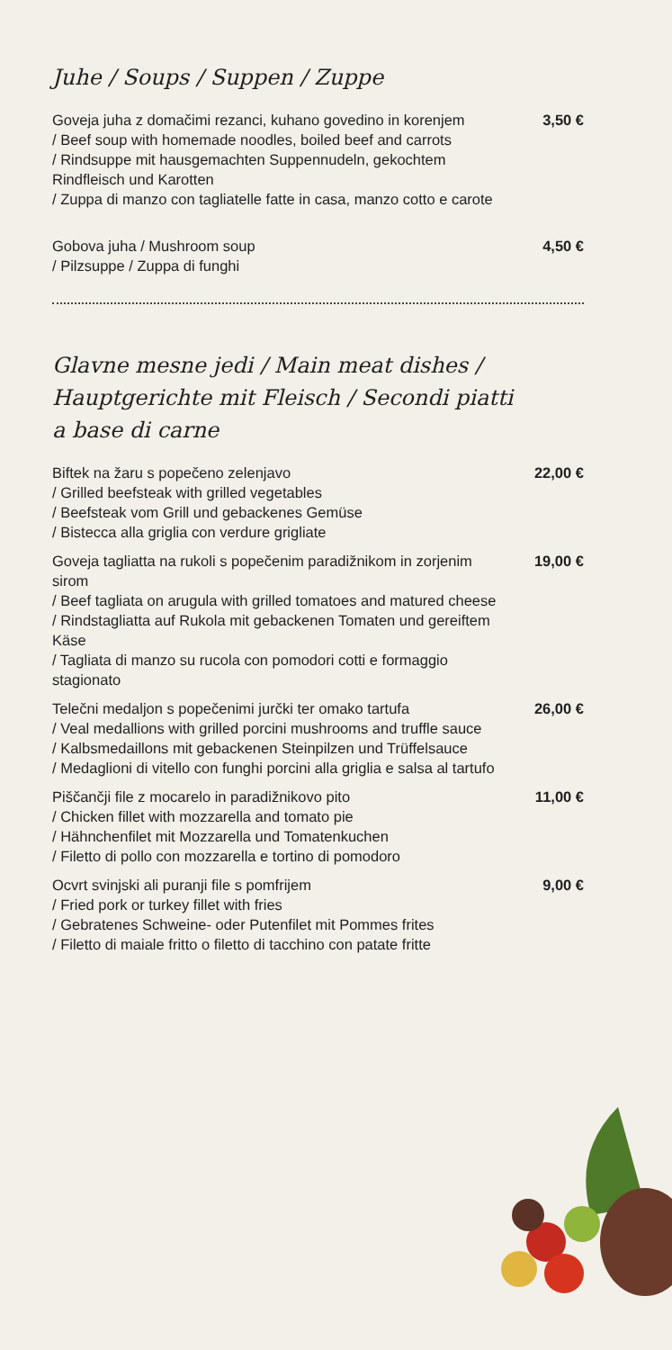Juhe / Soups / Suppen / Zuppe
Goveja juha z domačimi rezanci, kuhano govedino in korenjem
/ Beef soup with homemade noodles, boiled beef and carrots
/ Rindsuppe mit hausgemachten Suppennudeln, gekochtem Rindfleisch und Karotten
/ Zuppa di manzo con tagliatelle fatte in casa, manzo cotto e carote
3,50 €
Gobova juha / Mushroom soup
/ Pilzsuppe / Zuppa di funghi
4,50 €
Glavne mesne jedi / Main meat dishes / Hauptgerichte mit Fleisch / Secondi piatti a base di carne
Biftek na žaru s popečeno zelenjavo
/ Grilled beefsteak with grilled vegetables
/ Beefsteak vom Grill und gebackenes Gemüse
/ Bistecca alla griglia con verdure grigliate
22,00 €
Goveja tagliatta na rukoli s popečenim paradižnikom in zorjenim sirom
/ Beef tagliata on arugula with grilled tomatoes and matured cheese
/ Rindstagliatta auf Rukola mit gebackenen Tomaten und gereiftem Käse
/ Tagliata di manzo su rucola con pomodori cotti e formaggio stagionato
19,00 €
Telečni medaljon s popečenimi jurčki ter omako tartufa
/ Veal medallions with grilled porcini mushrooms and truffle sauce
/ Kalbsmedaillons mit gebackenen Steinpilzen und Trüffelsauce
/ Medaglioni di vitello con funghi porcini alla griglia e salsa al tartufo
26,00 €
Piščančji file z mocarelo in paradižnikovo pito
/ Chicken fillet with mozzarella and tomato pie
/ Hähnchenfilet mit Mozzarella und Tomatenkuchen
/ Filetto di pollo con mozzarella e tortino di pomodoro
11,00 €
Ocvrt svinjski ali puranji file s pomfrijem
/ Fried pork or turkey fillet with fries
/ Gebratenes Schweine- oder Putenfilet mit Pommes frites
/ Filetto di maiale fritto o filetto di tacchino con patate fritte
9,00 €